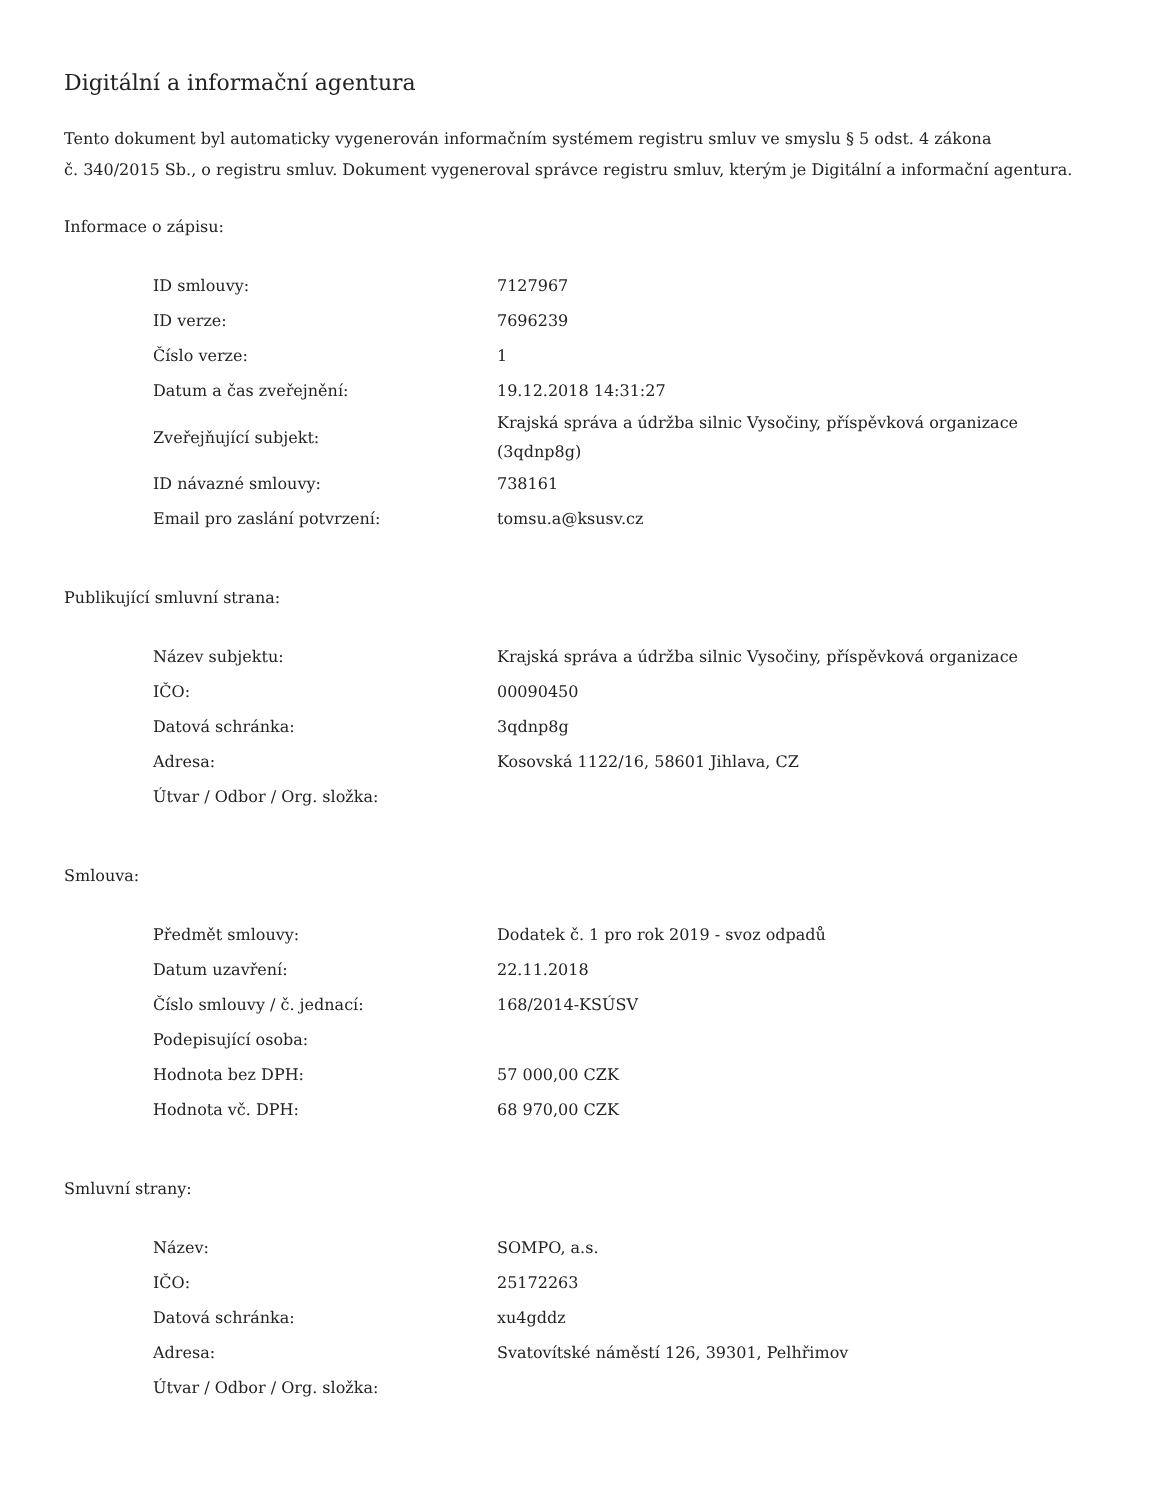Digitální a informační agentura
Tento dokument byl automaticky vygenerován informačním systémem registru smluv ve smyslu § 5 odst. 4 zákona
č. 340/2015 Sb., o registru smluv. Dokument vygeneroval správce registru smluv, kterým je Digitální a informační agentura.
Informace o zápisu:
| ID smlouvy: | 7127967 |
| ID verze: | 7696239 |
| Číslo verze: | 1 |
| Datum a čas zveřejnění: | 19.12.2018 14:31:27 |
| Zveřejňující subjekt: | Krajská správa a údržba silnic Vysočiny, příspěvková organizace (3qdnp8g) |
| ID návazné smlouvy: | 738161 |
| Email pro zaslání potvrzení: | tomsu.a@ksusv.cz |
Publikující smluvní strana:
| Název subjektu: | Krajská správa a údržba silnic Vysočiny, příspěvková organizace |
| IČO: | 00090450 |
| Datová schránka: | 3qdnp8g |
| Adresa: | Kosovská 1122/16, 58601 Jihlava, CZ |
| Útvar / Odbor / Org. složka: | |
Smlouva:
| Předmět smlouvy: | Dodatek č. 1 pro rok 2019 - svoz odpadů |
| Datum uzavření: | 22.11.2018 |
| Číslo smlouvy / č. jednací: | 168/2014-KSÚSV |
| Podepisující osoba: | |
| Hodnota bez DPH: | 57 000,00 CZK |
| Hodnota vč. DPH: | 68 970,00 CZK |
Smluvní strany:
| Název: | SOMPO, a.s. |
| IČO: | 25172263 |
| Datová schránka: | xu4gddz |
| Adresa: | Svatovítské náměstí 126, 39301, Pelhřimov |
| Útvar / Odbor / Org. složka: | |